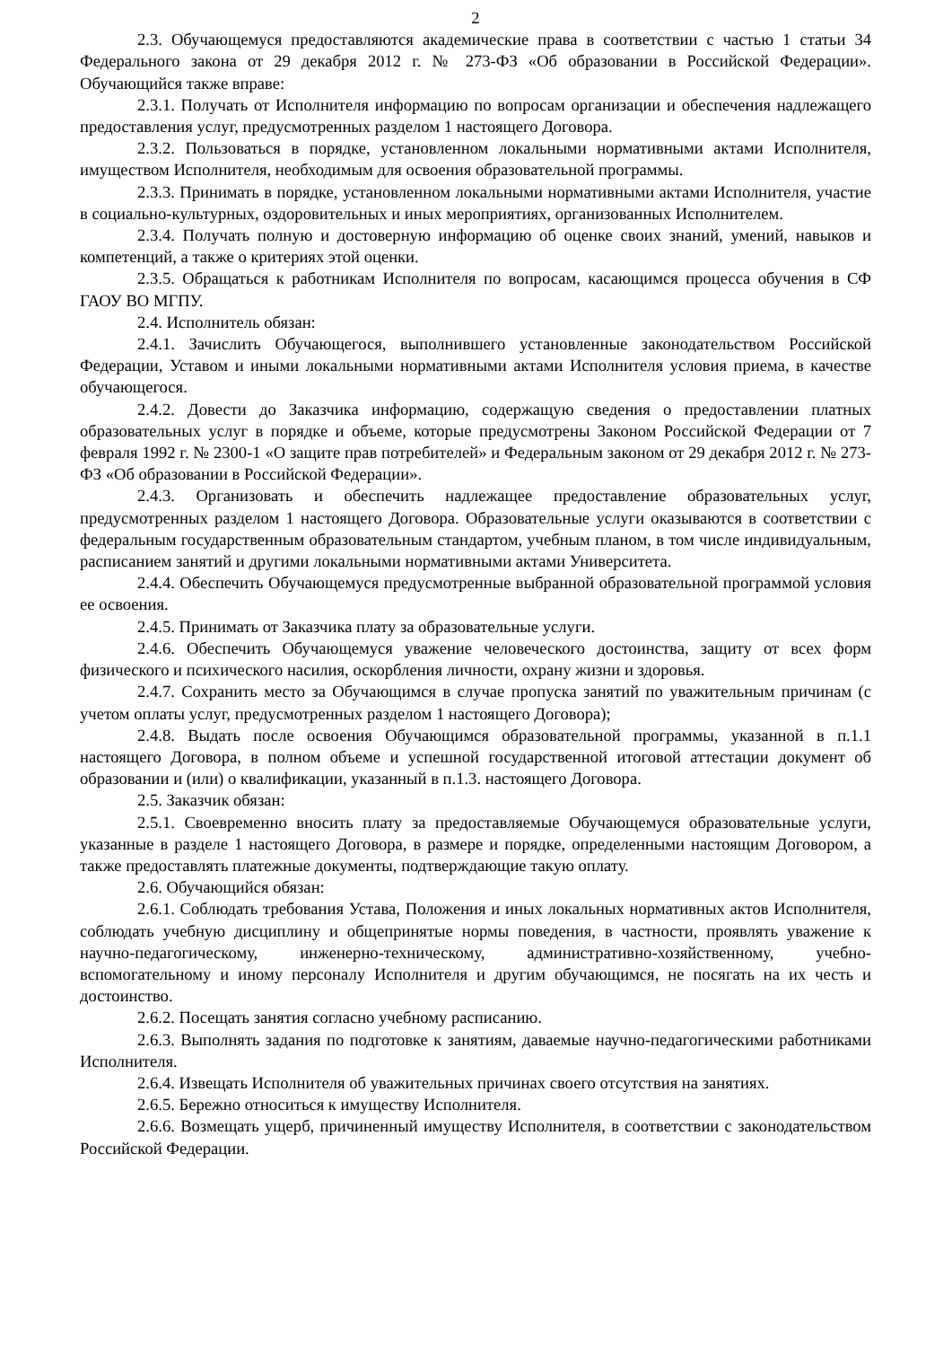2
2.3. Обучающемуся предоставляются академические права в соответствии с частью 1 статьи 34 Федерального закона от 29 декабря 2012 г. № 273-ФЗ «Об образовании в Российской Федерации». Обучающийся также вправе:
2.3.1. Получать от Исполнителя информацию по вопросам организации и обеспечения надлежащего предоставления услуг, предусмотренных разделом 1 настоящего Договора.
2.3.2. Пользоваться в порядке, установленном локальными нормативными актами Исполнителя, имуществом Исполнителя, необходимым для освоения образовательной программы.
2.3.3. Принимать в порядке, установленном локальными нормативными актами Исполнителя, участие в социально-культурных, оздоровительных и иных мероприятиях, организованных Исполнителем.
2.3.4. Получать полную и достоверную информацию об оценке своих знаний, умений, навыков и компетенций, а также о критериях этой оценки.
2.3.5. Обращаться к работникам Исполнителя по вопросам, касающимся процесса обучения в СФ ГАОУ ВО МГПУ.
2.4. Исполнитель обязан:
2.4.1. Зачислить Обучающегося, выполнившего установленные законодательством Российской Федерации, Уставом и иными локальными нормативными актами Исполнителя условия приема, в качестве обучающегося.
2.4.2. Довести до Заказчика информацию, содержащую сведения о предоставлении платных образовательных услуг в порядке и объеме, которые предусмотрены Законом Российской Федерации от 7 февраля 1992 г. № 2300-1 «О защите прав потребителей» и Федеральным законом от 29 декабря 2012 г. № 273-ФЗ «Об образовании в Российской Федерации».
2.4.3. Организовать и обеспечить надлежащее предоставление образовательных услуг, предусмотренных разделом 1 настоящего Договора. Образовательные услуги оказываются в соответствии с федеральным государственным образовательным стандартом, учебным планом, в том числе индивидуальным, расписанием занятий и другими локальными нормативными актами Университета.
2.4.4. Обеспечить Обучающемуся предусмотренные выбранной образовательной программой условия ее освоения.
2.4.5. Принимать от Заказчика плату за образовательные услуги.
2.4.6. Обеспечить Обучающемуся уважение человеческого достоинства, защиту от всех форм физического и психического насилия, оскорбления личности, охрану жизни и здоровья.
2.4.7. Сохранить место за Обучающимся в случае пропуска занятий по уважительным причинам (с учетом оплаты услуг, предусмотренных разделом 1 настоящего Договора);
2.4.8. Выдать после освоения Обучающимся образовательной программы, указанной в п.1.1 настоящего Договора, в полном объеме и успешной государственной итоговой аттестации документ об образовании и (или) о квалификации, указанный в п.1.3. настоящего Договора.
2.5. Заказчик обязан:
2.5.1. Своевременно вносить плату за предоставляемые Обучающемуся образовательные услуги, указанные в разделе 1 настоящего Договора, в размере и порядке, определенными настоящим Договором, а также предоставлять платежные документы, подтверждающие такую оплату.
2.6. Обучающийся обязан:
2.6.1. Соблюдать требования Устава, Положения и иных локальных нормативных актов Исполнителя, соблюдать учебную дисциплину и общепринятые нормы поведения, в частности, проявлять уважение к научно-педагогическому, инженерно-техническому, административно-хозяйственному, учебно-вспомогательному и иному персоналу Исполнителя и другим обучающимся, не посягать на их честь и достоинство.
2.6.2. Посещать занятия согласно учебному расписанию.
2.6.3. Выполнять задания по подготовке к занятиям, даваемые научно-педагогическими работниками Исполнителя.
2.6.4. Извещать Исполнителя об уважительных причинах своего отсутствия на занятиях.
2.6.5. Бережно относиться к имуществу Исполнителя.
2.6.6. Возмещать ущерб, причиненный имуществу Исполнителя, в соответствии с законодательством Российской Федерации.